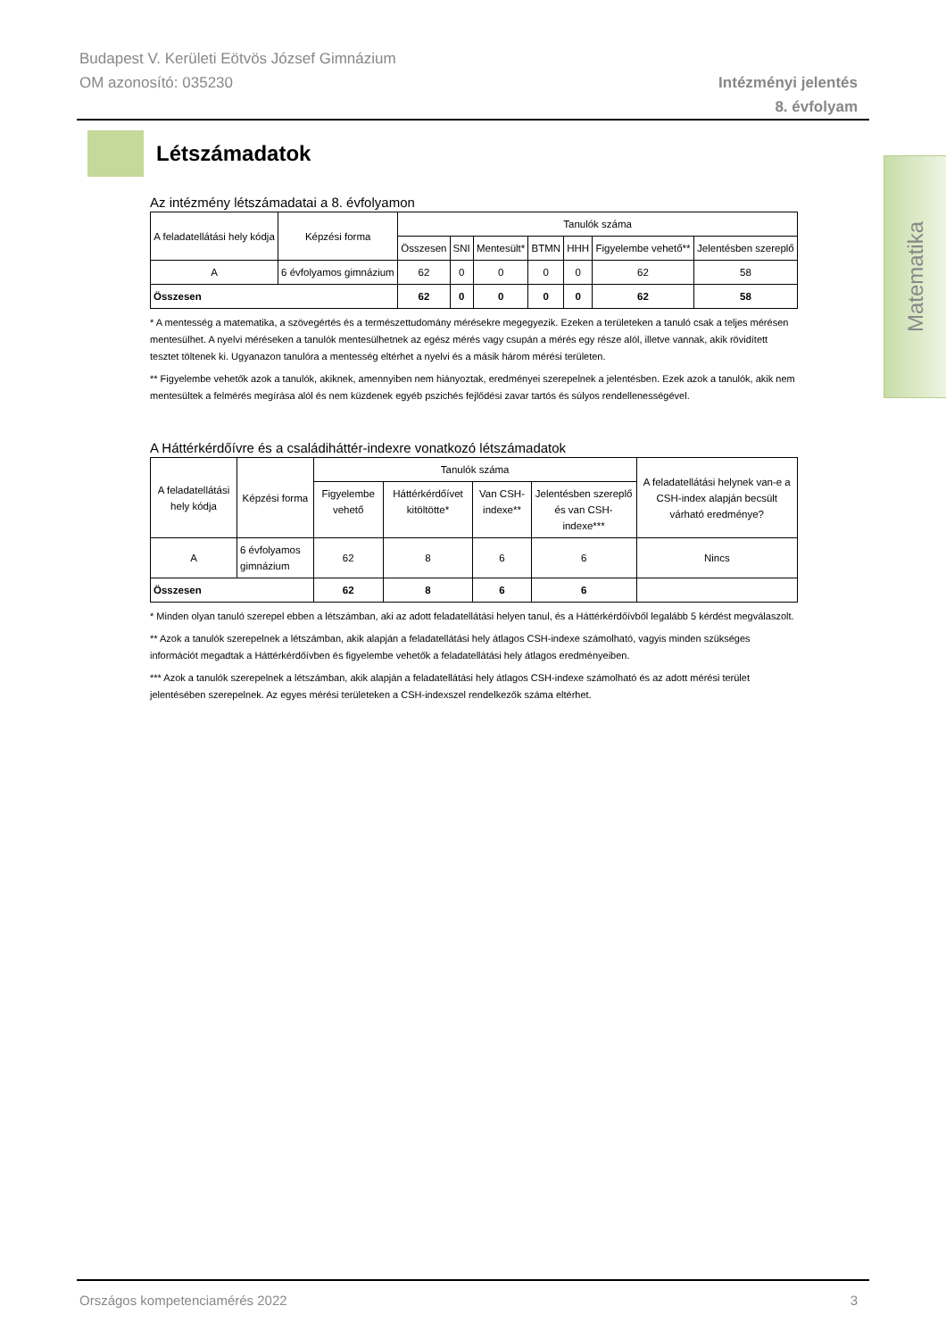Budapest V. Kerületi Eötvös József Gimnázium
OM azonosító: 035230
Intézményi jelentés
8. évfolyam
Létszámadatok
Matematika
Az intézmény létszámadatai a 8. évfolyamon
| A feladatellátási hely kódja | Képzési forma | Tanulók száma | | | | | | |
| --- | --- | --- | --- | --- | --- | --- | --- | --- |
| | | Összesen | SNI | Mentesült* | BTMN | HHH | Figyelembe vehető** | Jelentésben szereplő |
| A | 6 évfolyamos gimnázium | 62 | 0 | 0 | 0 | 0 | 62 | 58 |
| Összesen | | 62 | 0 | 0 | 0 | 0 | 62 | 58 |
* A mentesség a matematika, a szövegértés és a természettudomány mérésekre megegyezik. Ezeken a területeken a tanuló csak a teljes mérésen mentesülhet. A nyelvi méréseken a tanulók mentesülhetnek az egész mérés vagy csupán a mérés egy része alól, illetve vannak, akik rövidített tesztet töltenek ki. Ugyanazon tanulóra a mentesség eltérhet a nyelvi és a másik három mérési területen.
** Figyelembe vehetők azok a tanulók, akiknek, amennyiben nem hiányoztak, eredményei szerepelnek a jelentésben. Ezek azok a tanulók, akik nem mentesültek a felmérés megírása alól és nem küzdenek egyéb pszichés fejlődési zavar tartós és súlyos rendellenességével.
A Háttérkérdőívre és a családiháttér-indexre vonatkozó létszámadatok
| A feladatellátási hely kódja | Képzési forma | Tanulók száma | | | | A feladatellátási helynek van-e a CSH-index alapján becsült várható eredménye? |
| --- | --- | --- | --- | --- | --- | --- |
| | | Figyelembe vehető | Háttérkérdőívet kitöltötte* | Van CSH-indexe** | Jelentésben szereplő és van CSH-indexe*** | |
| A | 6 évfolyamos gimnázium | 62 | 8 | 6 | 6 | Nincs |
| Összesen | | 62 | 8 | 6 | 6 | |
* Minden olyan tanuló szerepel ebben a létszámban, aki az adott feladatellátási helyen tanul, és a Háttérkérdőívből legalább 5 kérdést megválaszolt.
** Azok a tanulók szerepelnek a létszámban, akik alapján a feladatellátási hely átlagos CSH-indexe számolható, vagyis minden szükséges információt megadtak a Háttérkérdőívben és figyelembe vehetők a feladatellátási hely átlagos eredményeiben.
*** Azok a tanulók szerepelnek a létszámban, akik alapján a feladatellátási hely átlagos CSH-indexe számolható és az adott mérési terület jelentésében szerepelnek. Az egyes mérési területeken a CSH-indexszel rendelkezők száma eltérhet.
Országos kompetenciamérés 2022 3